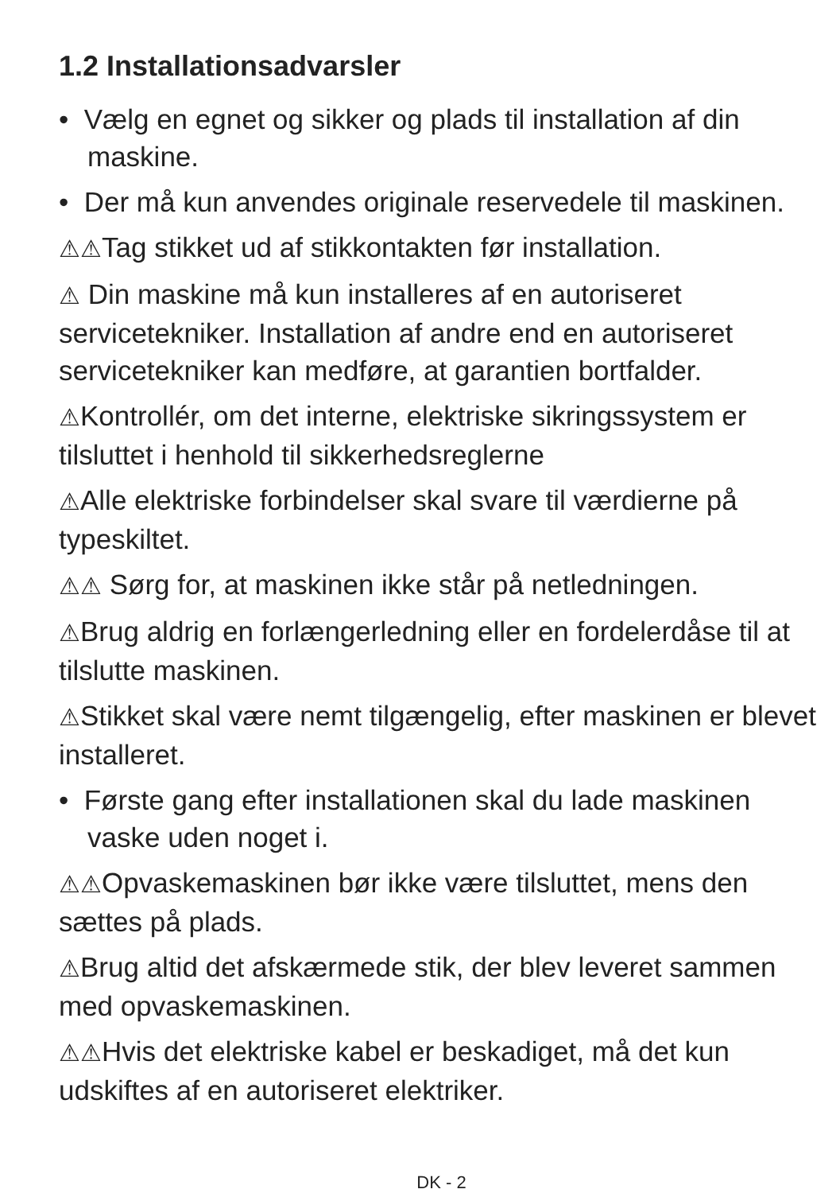1.2 Installationsadvarsler
• Vælg en egnet og sikker og plads til installation af din maskine.
• Der må kun anvendes originale reservedele til maskinen.
⚠⚠Tag stikket ud af stikkontakten før installation.
⚠ Din maskine må kun installeres af en autoriseret servicetekniker. Installation af andre end en autoriseret servicetekniker kan medføre, at garantien bortfalder.
⚠Kontrollér, om det interne, elektriske sikringssystem er tilsluttet i henhold til sikkerhedsreglerne
⚠Alle elektriske forbindelser skal svare til værdierne på typeskiltet.
⚠⚠ Sørg for, at maskinen ikke står på netledningen.
⚠Brug aldrig en forlængerledning eller en fordelerdåse til at tilslutte maskinen.
⚠Stikket skal være nemt tilgængelig, efter maskinen er blevet installeret.
• Første gang efter installationen skal du lade maskinen vaske uden noget i.
⚠⚠Opvaskemaskinen bør ikke være tilsluttet, mens den sættes på plads.
⚠Brug altid det afskærmede stik, der blev leveret sammen med opvaskemaskinen.
⚠⚠Hvis det elektriske kabel er beskadiget, må det kun udskiftes af en autoriseret elektriker.
DK - 2